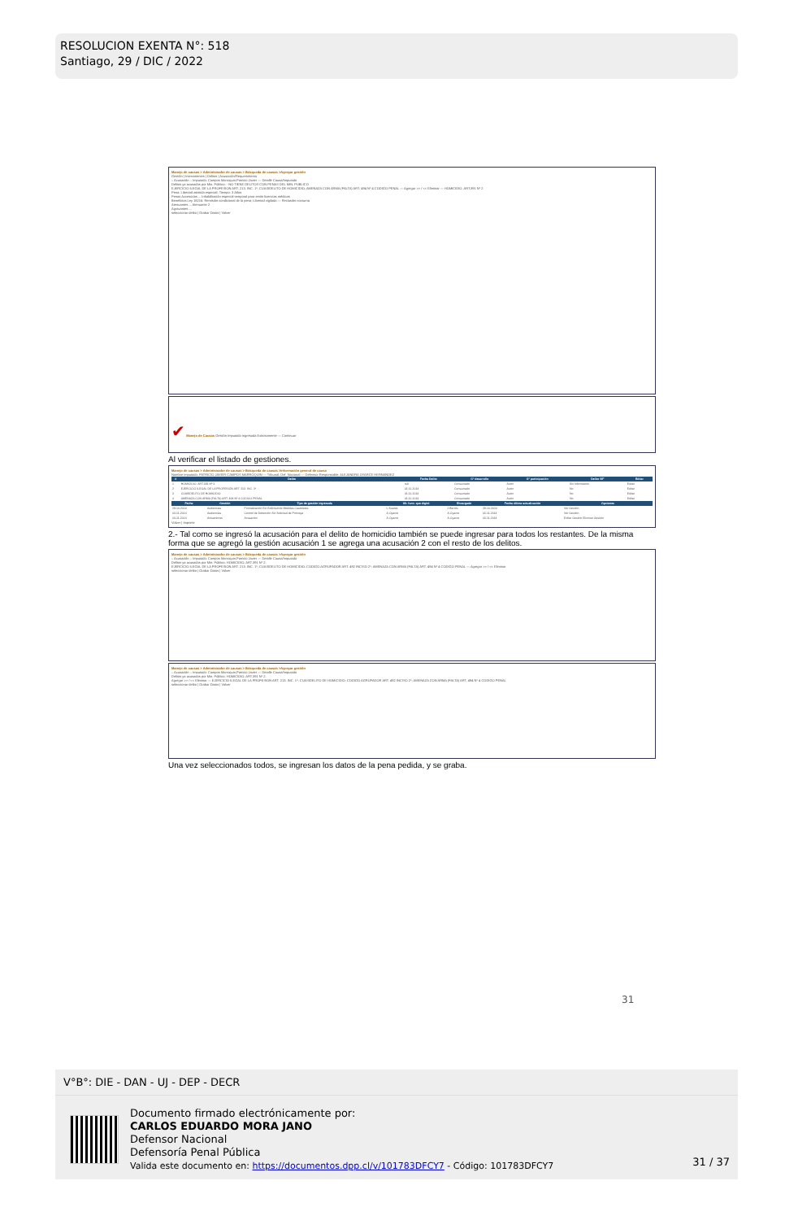RESOLUCION EXENTA N°: 518
Santiago, 29 / DIC / 2022
Manejo de causas > Administrador de causas > Búsqueda de causas >Agregar gestión
Gestión | Intervinientes | Delitos | Acusación/Requerimiento
:: Acusación :: Imputado: Campos Marroquin,Patricio Javier — Detalle Causa/Imputado
Delitos ya acusados por Min. Público: - NO TIENE DELITOS CON PENAS DEL MIN. PUBLICO
EJERCICIO ILEGAL DE LA PROFESION ART. 213. INC. 1º; CUASIDELITO DE HOMICIDIO; AMENAZA CON ARMA (FALTA) ART. 494 Nº 4 CODIGO PENAL — Agregar >> / << Eliminar — HOMICIDIO. ART.391 Nº 2
Pena: Libertad asistida especial; Tiempo: 3 Años
Penas Accesorias ... Inhabilitación especial temporal para emitir licencias médicas
Beneficios Ley 18216: Remisión condicional de la pena; Libertad vigilada — Reclusión nocturna
Atenuantes ... Atenuante 2
Agravantes ...
seleccionar delito | Grabar Datos | Volver
✔ Manejo de Causas Gestión Imputado ingresada Exitosamente — Continuar
Al verificar el listado de gestiones.
Manejo de causas > Administrador de causas > Búsqueda de causas >Información general de causa
Nombre imputado: PATRICIO JAVIER CAMPOS MARROQUIN — Tribunal: Def. Nacional — Defensor Responsable: ALEJANDRA OYARCE HERNANDEZ
| # | Delito | Fecha Delito | Gº desarrollo | Gº participación | Delito VIF | Editar |
| --- | --- | --- | --- | --- | --- | --- |
| 1 | HOMICIDIO. ART.391 Nº 2. | null | Consumado | Autor | Sin Información | Editar |
| 2 | EJERCICIO ILEGAL DE LA PROFESIÓN ART. 213. INC. 1º | 03-11-2014 | Consumado | Autor | No | Editar |
| 3 | CUASIDELITO DE HOMICIDIO | 03-11-2014 | Consumado | Autor | No | Editar |
| 4 | AMENAZA CON ARMA (FALTA) ART. 494 Nº 4 CODIGO PENAL | 03-11-2014 | Consumado | Autor | No | Editar |
| Fecha | Gestión | Tipo de gestión ingresada | Ult. func. que digitó | Encargado | Fecha última actualización | Opciones |
| --- | --- | --- | --- | --- | --- | --- |
| 29-10-2010 | Audiencias | Formalización Sin Solicitud de Medidas Cautelares | L.Suarez | J.Barros | 29-10-2010 | Ver Gestión |
| 03-11-2014 | Audiencias | Control de Detención Sin Solicitud de Prórroga | A.Oyarce | A.Oyarce | 03-11-2014 | Ver Gestión |
| 03-11-2014 | Actuaciones | Acusación | A.Oyarce | A.Oyarce | 03-11-2014 | Editar Gestión Eliminar Gestión |
Volver | Imprimir
2.- Tal como se ingresó la acusación para el delito de homicidio también se puede ingresar para todos los restantes. De la misma forma que se agregó la gestión acusación 1 se agrega una acusación 2 con el resto de los delitos.
Manejo de causas > Administrador de causas > Búsqueda de causas >Agregar gestión
:: Acusación :: Imputado: Campos Marroquin,Patricio Javier — Detalle Causa/Imputado
Delitos ya acusados por Min. Público: HOMICIDIO. ART.391 Nº 2.
EJERCICIO ILEGAL DE LA PROFESION ART. 213. INC. 1º; CUASIDELITO DE HOMICIDIO: CODIGO AGRUPADOR ART. 492 INCISO 2º; AMENAZA CON ARMA (FALTA) ART. 494 Nº 4 CODIGO PENAL — Agregar >> / << Eliminar
seleccionar delito | Grabar Datos | Volver
Manejo de causas > Administrador de causas > Búsqueda de causas >Agregar gestión
:: Acusación :: Imputado: Campos Marroquin,Patricio Javier — Detalle Causa/Imputado
Delitos ya acusados por Min. Público: HOMICIDIO. ART.391 Nº 2.
Agregar >> / << Eliminar — EJERCICIO ILEGAL DE LA PROFESION ART. 213. INC. 1º; CUASIDELITO DE HOMICIDIO: CODIGO AGRUPADOR ART. 492 INCISO 2º; AMENAZA CON ARMA (FALTA) ART. 494 Nº 4 CODIGO PENAL
seleccionar delito | Grabar Datos | Volver
Una vez seleccionados todos, se ingresan los datos de la pena pedida, y se graba.
31
V°B°: DIE - DAN - UJ - DEP - DECR
Documento firmado electrónicamente por:
CARLOS EDUARDO MORA JANO
Defensor Nacional
Defensoría Penal Pública
Valida este documento en: https://documentos.dpp.cl/v/101783DFCY7 - Código: 101783DFCY7
31 / 37